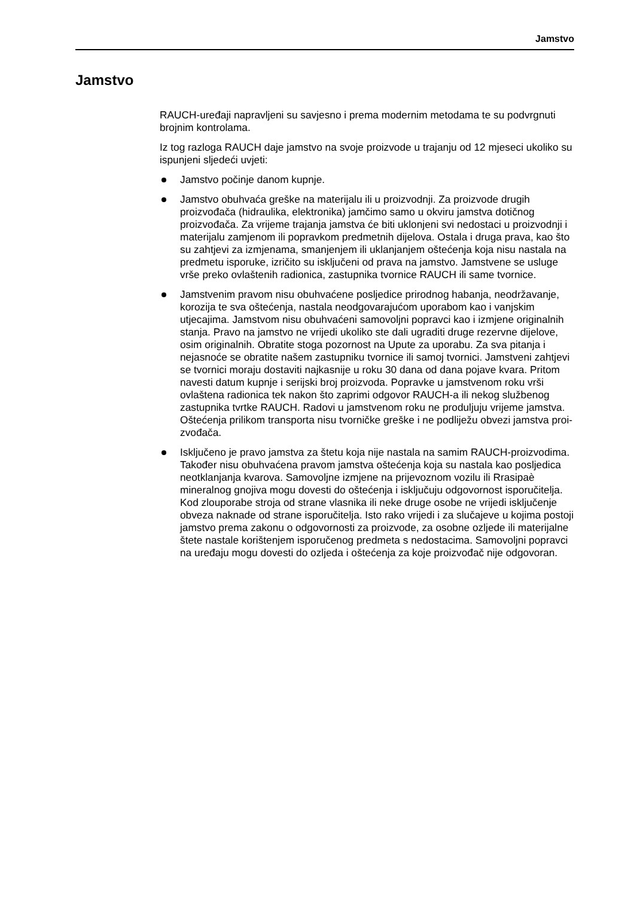Jamstvo
Jamstvo
RAUCH-uređaji napravljeni su savjesno i prema modernim metodama te su pod­vrgnuti brojnim kontrolama.
Iz tog razloga RAUCH daje jamstvo na svoje proizvode u trajanju od 12 mjeseci ukoliko su ispunjeni sljedeći uvjeti:
Jamstvo počinje danom kupnje.
Jamstvo obuhvaća greške na materijalu ili u proizvodnji. Za proizvode drugih proizvođača (hidraulika, elektronika) jamčimo samo u okviru jamstva dotič­nog proizvođača. Za vrijeme trajanja jamstva će biti uklonjeni svi nedostaci u proizvodnji i materijalu zamjenom ili popravkom predmetnih dijelova. Ostala i druga prava, kao što su zahtjevi za izmjenama, smanjenjem ili uklanjanjem oštećenja koja nisu nastala na predmetu isporuke, izričito su isključeni od prava na jamstvo. Jamstvene se usluge vrše preko ovlaštenih radionica, za­stupnika tvornice RAUCH ili same tvornice.
Jamstvenim pravom nisu obuhvaćene posljedice prirodnog habanja, neodr­žavanje, korozija te sva oštećenja, nastala neodgovarajućom uporabom kao i vanjskim utjecajima. Jamstvom nisu obuhvaćeni samovoljni popravci kao i izmjene originalnih stanja. Pravo na jamstvo ne vrijedi ukoliko ste dali ugraditi druge rezervne dijelove, osim originalnih. Obratite stoga pozornost na Upute za uporabu. Za sva pitanja i nejasnoće se obratite našem zastupniku tvornice ili samoj tvornici. Jamstveni zahtjevi se tvornici moraju dostaviti najkasnije u roku 30 dana od dana pojave kvara. Pritom navesti datum kupnje i serijski broj proizvoda. Popravke u jamstvenom roku vrši ovlaštena radionica tek na­kon što zaprimi odgovor RAUCH-a ili nekog službenog zastupnika tvrtke RAUCH. Radovi u jamstvenom roku ne produljuju vrijeme jamstva. Oštećenja prilikom transporta nisu tvorničke greške i ne podliježu obvezi jamstva proi­zvođača.
Isključeno je pravo jamstva za štetu koja nije nastala na samim RAUCH-pro­izvodima. Također nisu obuhvaćena pravom jamstva oštećenja koja su na­stala kao posljedica neotklanjanja kvarova. Samovoljne izmjene na prijevoznom vozilu ili Rrasipaè mineralnog gnojiva mogu dovesti do oštećenja i isključuju odgovornost isporučitelja. Kod zlouporabe stroja od strane vlasni­ka ili neke druge osobe ne vrijedi isključenje obveza naknade od strane ispo­ručitelja. Isto rako vrijedi i za slučajeve u kojima postoji jamstvo prema zakonu o odgovornosti za proizvode, za osobne ozljede ili materijalne štete nastale korištenjem isporučenog predmeta s nedostacima. Samovoljni po­pravci na uređaju mogu dovesti do ozljeda i oštećenja za koje proizvođač nije odgovoran.